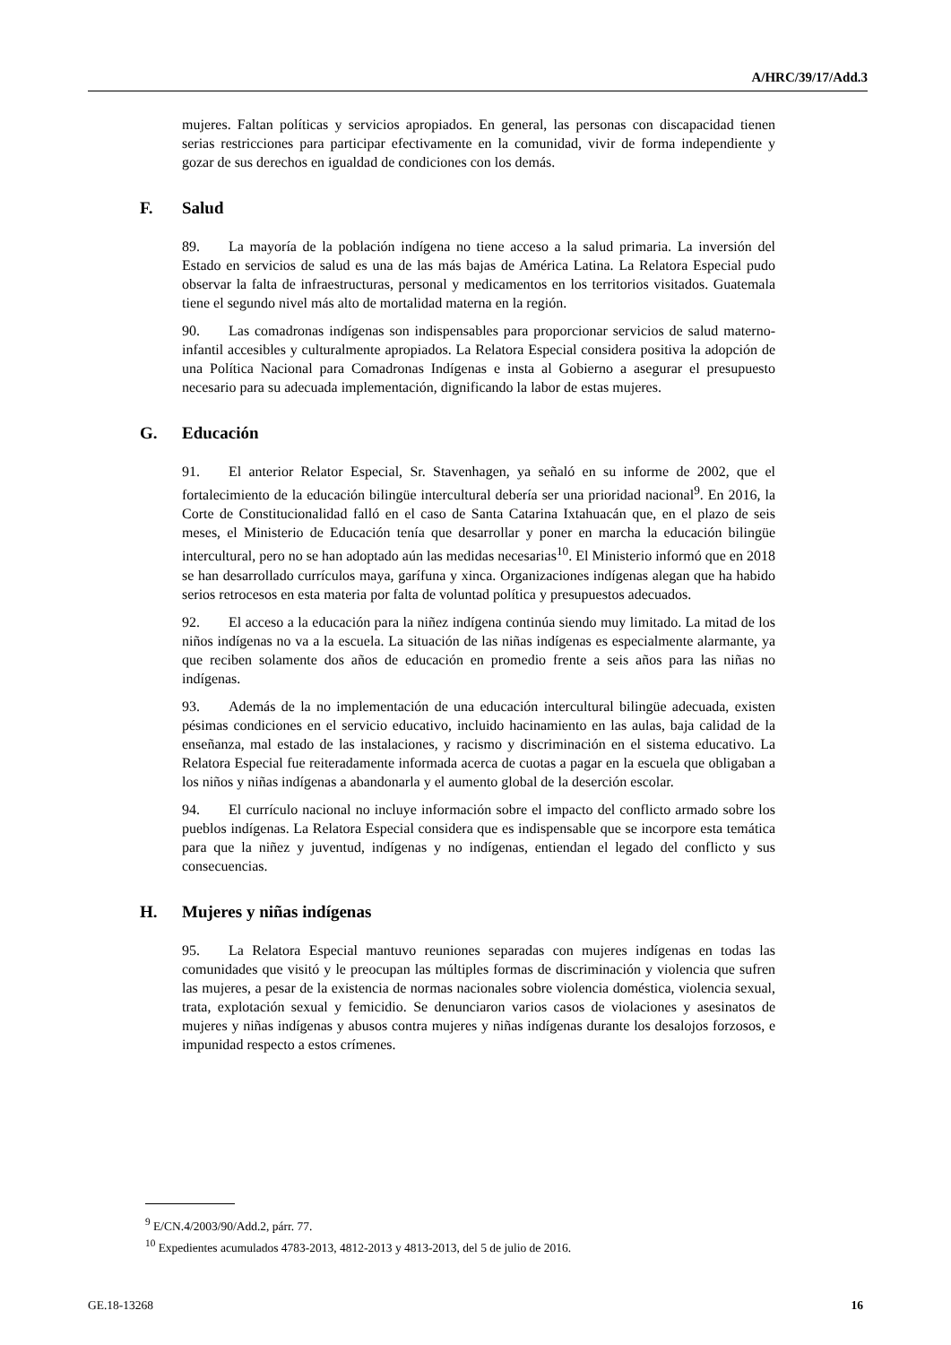A/HRC/39/17/Add.3
mujeres. Faltan políticas y servicios apropiados. En general, las personas con discapacidad tienen serias restricciones para participar efectivamente en la comunidad, vivir de forma independiente y gozar de sus derechos en igualdad de condiciones con los demás.
F. Salud
89. La mayoría de la población indígena no tiene acceso a la salud primaria. La inversión del Estado en servicios de salud es una de las más bajas de América Latina. La Relatora Especial pudo observar la falta de infraestructuras, personal y medicamentos en los territorios visitados. Guatemala tiene el segundo nivel más alto de mortalidad materna en la región.
90. Las comadronas indígenas son indispensables para proporcionar servicios de salud materno-infantil accesibles y culturalmente apropiados. La Relatora Especial considera positiva la adopción de una Política Nacional para Comadronas Indígenas e insta al Gobierno a asegurar el presupuesto necesario para su adecuada implementación, dignificando la labor de estas mujeres.
G. Educación
91. El anterior Relator Especial, Sr. Stavenhagen, ya señaló en su informe de 2002, que el fortalecimiento de la educación bilingüe intercultural debería ser una prioridad nacional<sup>9</sup>. En 2016, la Corte de Constitucionalidad falló en el caso de Santa Catarina Ixtahuacán que, en el plazo de seis meses, el Ministerio de Educación tenía que desarrollar y poner en marcha la educación bilingüe intercultural, pero no se han adoptado aún las medidas necesarias<sup>10</sup>. El Ministerio informó que en 2018 se han desarrollado currículos maya, garífuna y xinca. Organizaciones indígenas alegan que ha habido serios retrocesos en esta materia por falta de voluntad política y presupuestos adecuados.
92. El acceso a la educación para la niñez indígena continúa siendo muy limitado. La mitad de los niños indígenas no va a la escuela. La situación de las niñas indígenas es especialmente alarmante, ya que reciben solamente dos años de educación en promedio frente a seis años para las niñas no indígenas.
93. Además de la no implementación de una educación intercultural bilingüe adecuada, existen pésimas condiciones en el servicio educativo, incluido hacinamiento en las aulas, baja calidad de la enseñanza, mal estado de las instalaciones, y racismo y discriminación en el sistema educativo. La Relatora Especial fue reiteradamente informada acerca de cuotas a pagar en la escuela que obligaban a los niños y niñas indígenas a abandonarla y el aumento global de la deserción escolar.
94. El currículo nacional no incluye información sobre el impacto del conflicto armado sobre los pueblos indígenas. La Relatora Especial considera que es indispensable que se incorpore esta temática para que la niñez y juventud, indígenas y no indígenas, entiendan el legado del conflicto y sus consecuencias.
H. Mujeres y niñas indígenas
95. La Relatora Especial mantuvo reuniones separadas con mujeres indígenas en todas las comunidades que visitó y le preocupan las múltiples formas de discriminación y violencia que sufren las mujeres, a pesar de la existencia de normas nacionales sobre violencia doméstica, violencia sexual, trata, explotación sexual y femicidio. Se denunciaron varios casos de violaciones y asesinatos de mujeres y niñas indígenas y abusos contra mujeres y niñas indígenas durante los desalojos forzosos, e impunidad respecto a estos crímenes.
<sup>9</sup> E/CN.4/2003/90/Add.2, párr. 77.
<sup>10</sup> Expedientes acumulados 4783-2013, 4812-2013 y 4813-2013, del 5 de julio de 2016.
GE.18-13268 16